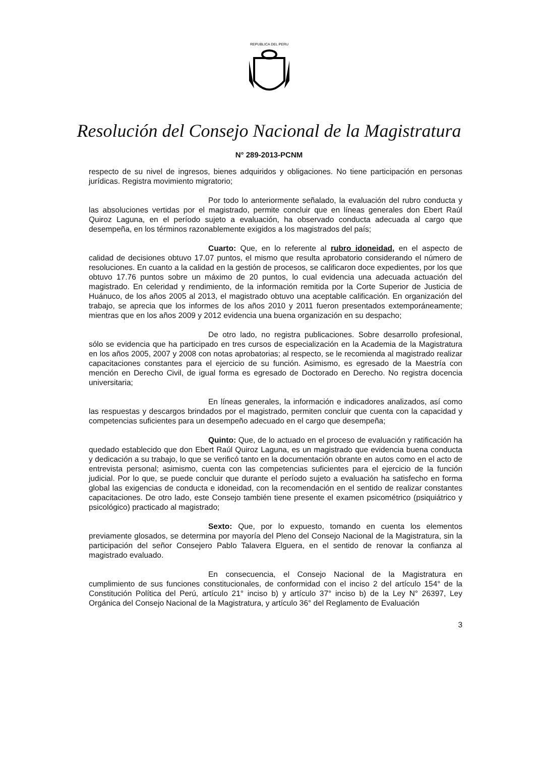REPUBLICA DEL PERU
Resolución del Consejo Nacional de la Magistratura
N° 289-2013-PCNM
respecto de su nivel de ingresos, bienes adquiridos y obligaciones. No tiene participación en personas jurídicas. Registra movimiento migratorio;
Por todo lo anteriormente señalado, la evaluación del rubro conducta y las absoluciones vertidas por el magistrado, permite concluir que en líneas generales don Ebert Raúl Quiroz Laguna, en el período sujeto a evaluación, ha observado conducta adecuada al cargo que desempeña, en los términos razonablemente exigidos a los magistrados del país;
Cuarto: Que, en lo referente al rubro idoneidad, en el aspecto de calidad de decisiones obtuvo 17.07 puntos, el mismo que resulta aprobatorio considerando el número de resoluciones. En cuanto a la calidad en la gestión de procesos, se calificaron doce expedientes, por los que obtuvo 17.76 puntos sobre un máximo de 20 puntos, lo cual evidencia una adecuada actuación del magistrado. En celeridad y rendimiento, de la información remitida por la Corte Superior de Justicia de Huánuco, de los años 2005 al 2013, el magistrado obtuvo una aceptable calificación. En organización del trabajo, se aprecia que los informes de los años 2010 y 2011 fueron presentados extemporáneamente; mientras que en los años 2009 y 2012 evidencia una buena organización en su despacho;
De otro lado, no registra publicaciones. Sobre desarrollo profesional, sólo se evidencia que ha participado en tres cursos de especialización en la Academia de la Magistratura en los años 2005, 2007 y 2008 con notas aprobatorias; al respecto, se le recomienda al magistrado realizar capacitaciones constantes para el ejercicio de su función. Asimismo, es egresado de la Maestría con mención en Derecho Civil, de igual forma es egresado de Doctorado en Derecho. No registra docencia universitaria;
En líneas generales, la información e indicadores analizados, así como las respuestas y descargos brindados por el magistrado, permiten concluir que cuenta con la capacidad y competencias suficientes para un desempeño adecuado en el cargo que desempeña;
Quinto: Que, de lo actuado en el proceso de evaluación y ratificación ha quedado establecido que don Ebert Raúl Quiroz Laguna, es un magistrado que evidencia buena conducta y dedicación a su trabajo, lo que se verificó tanto en la documentación obrante en autos como en el acto de entrevista personal; asimismo, cuenta con las competencias suficientes para el ejercicio de la función judicial. Por lo que, se puede concluir que durante el período sujeto a evaluación ha satisfecho en forma global las exigencias de conducta e idoneidad, con la recomendación en el sentido de realizar constantes capacitaciones. De otro lado, este Consejo también tiene presente el examen psicométrico (psiquiátrico y psicológico) practicado al magistrado;
Sexto: Que, por lo expuesto, tomando en cuenta los elementos previamente glosados, se determina por mayoría del Pleno del Consejo Nacional de la Magistratura, sin la participación del señor Consejero Pablo Talavera Elguera, en el sentido de renovar la confianza al magistrado evaluado.
En consecuencia, el Consejo Nacional de la Magistratura en cumplimiento de sus funciones constitucionales, de conformidad con el inciso 2 del artículo 154° de la Constitución Política del Perú, artículo 21° inciso b) y artículo 37° inciso b) de la Ley N° 26397, Ley Orgánica del Consejo Nacional de la Magistratura, y artículo 36° del Reglamento de Evaluación
3